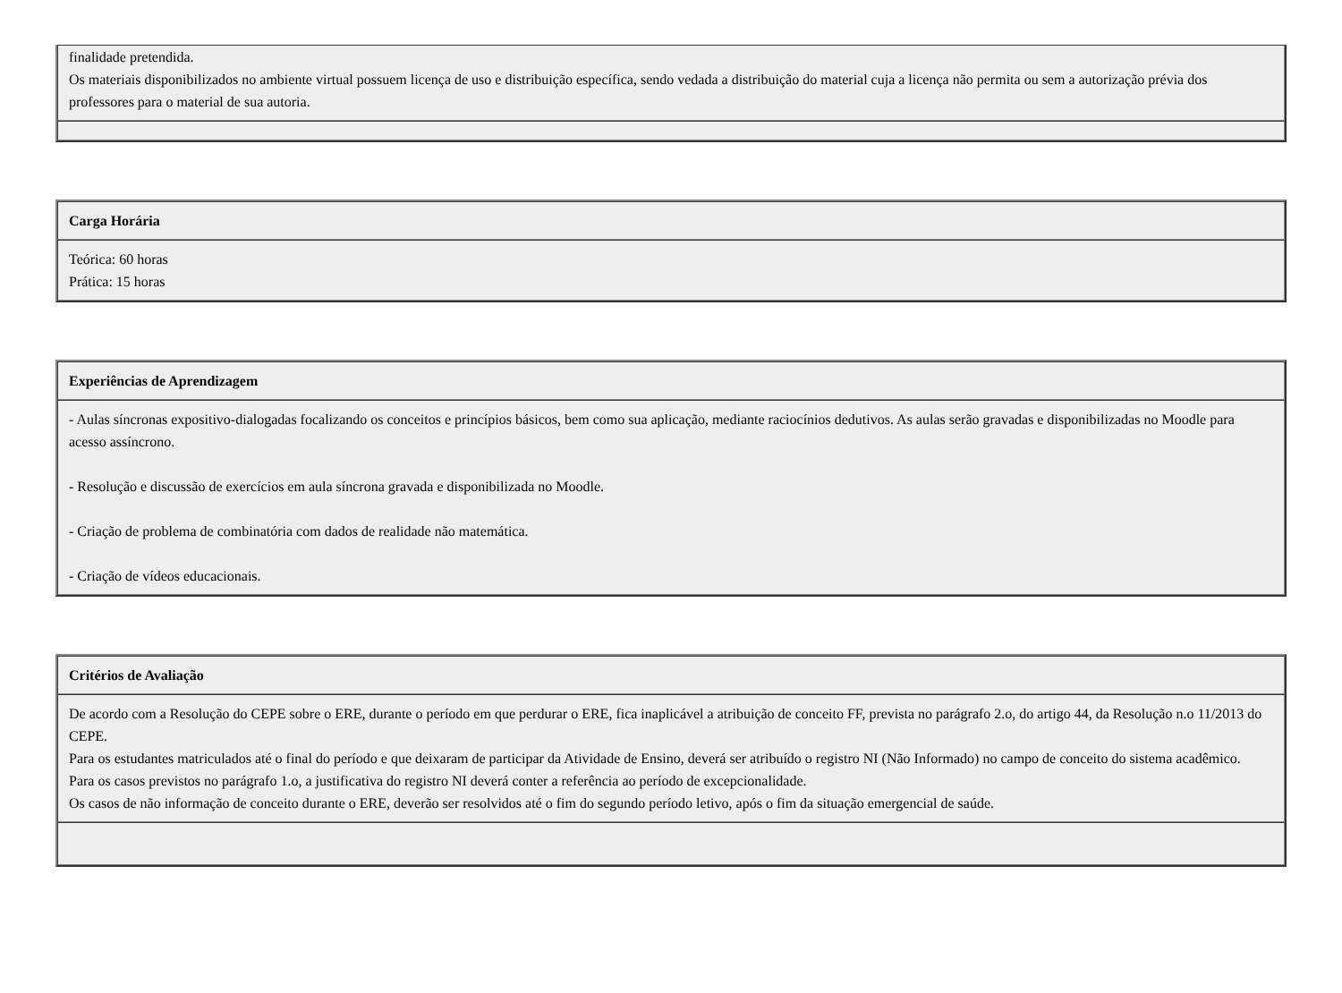| finalidade pretendida. Os materiais disponibilizados no ambiente virtual possuem licença de uso e distribuição específica, sendo vedada a distribuição do material cuja a licença não permita ou sem a autorização prévia dos professores para o material de sua autoria. |
| Carga Horária |
| Teórica: 60 horas Prática: 15 horas |
| Experiências de Aprendizagem |
| - Aulas síncronas expositivo-dialogadas focalizando os conceitos e princípios básicos, bem como sua aplicação, mediante raciocínios dedutivos. As aulas serão gravadas e disponibilizadas no Moodle para acesso assíncrono. - Resolução e discussão de exercícios em aula síncrona gravada e disponibilizada no Moodle. - Criação de problema de combinatória com dados de realidade não matemática. - Criação de vídeos educacionais. |
| Critérios de Avaliação |
| De acordo com a Resolução do CEPE sobre o ERE, durante o período em que perdurar o ERE, fica inaplicável a atribuição de conceito FF, prevista no parágrafo 2.o, do artigo 44, da Resolução n.o 11/2013 do CEPE. Para os estudantes matriculados até o final do período e que deixaram de participar da Atividade de Ensino, deverá ser atribuído o registro NI (Não Informado) no campo de conceito do sistema acadêmico. Para os casos previstos no parágrafo 1.o, a justificativa do registro NI deverá conter a referência ao período de excepcionalidade. Os casos de não informação de conceito durante o ERE, deverão ser resolvidos até o fim do segundo período letivo, após o fim da situação emergencial de saúde. |